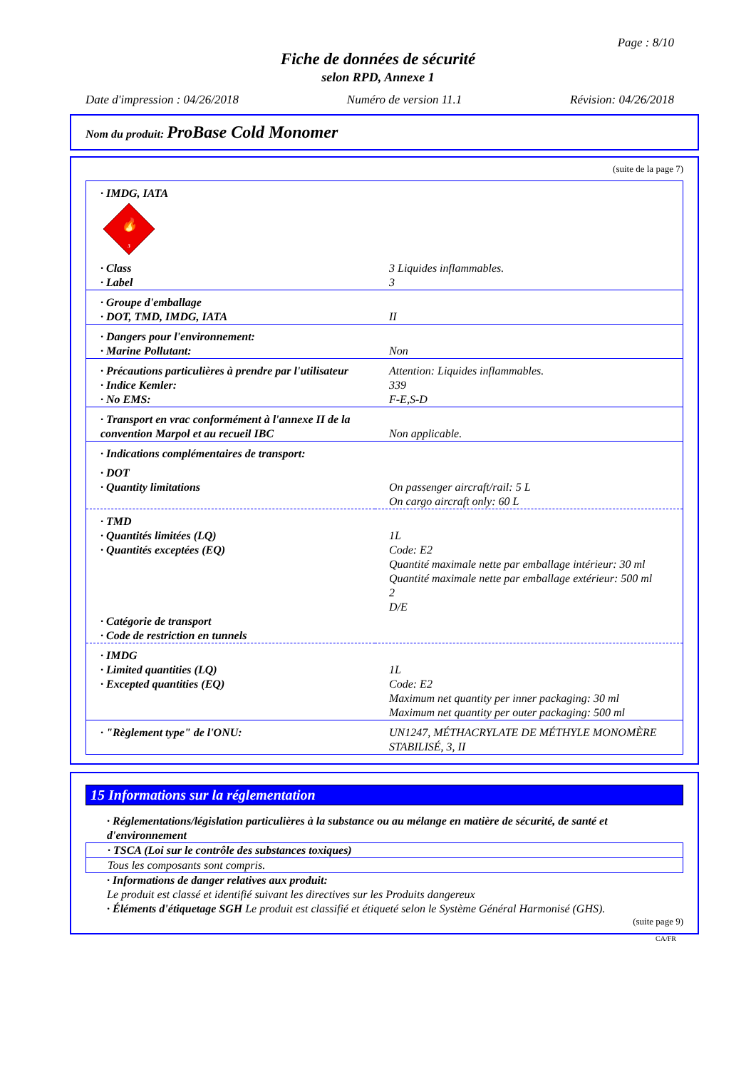Page : 8/10
Fiche de données de sécurité
selon RPD, Annexe 1
Date d'impression : 04/26/2018 Numéro de version 11.1 Révision: 04/26/2018
Nom du produit: ProBase Cold Monomer
(suite de la page 7)
| · IMDG, IATA 🔥 3 | |
| · Class · Label | 3 Liquides inflammables. 3 |
| · Groupe d'emballage · DOT, TMD, IMDG, IATA | II |
| · Dangers pour l'environnement: · Marine Pollutant: | Non |
| · Précautions particulières à prendre par l'utilisateur · Indice Kemler: · No EMS: | Attention: Liquides inflammables. 339 F-E,S-D |
| · Transport en vrac conformément à l'annexe II de la convention Marpol et au recueil IBC | Non applicable. |
| · Indications complémentaires de transport: | |
| · DOT · Quantity limitations | On passenger aircraft/rail: 5 L On cargo aircraft only: 60 L |
| · TMD · Quantités limitées (LQ) · Quantités exceptées (EQ) · Catégorie de transport · Code de restriction en tunnels | 1L Code: E2 Quantité maximale nette par emballage intérieur: 30 ml Quantité maximale nette par emballage extérieur: 500 ml 2 D/E |
| · IMDG · Limited quantities (LQ) · Excepted quantities (EQ) | 1L Code: E2 Maximum net quantity per inner packaging: 30 ml Maximum net quantity per outer packaging: 500 ml |
| · "Règlement type" de l'ONU: | UN1247, MÉTHACRYLATE DE MÉTHYLE MONOMÈRE STABILISÉ, 3, II |
15 Informations sur la réglementation
· Réglementations/législation particulières à la substance ou au mélange en matière de sécurité, de santé et d'environnement
· TSCA (Loi sur le contrôle des substances toxiques)
Tous les composants sont compris.
· Informations de danger relatives aux produit:
Le produit est classé et identifié suivant les directives sur les Produits dangereux
· Éléments d'étiquetage SGH Le produit est classifié et étiqueté selon le Système Général Harmonisé (GHS).
(suite page 9)
CA/FR